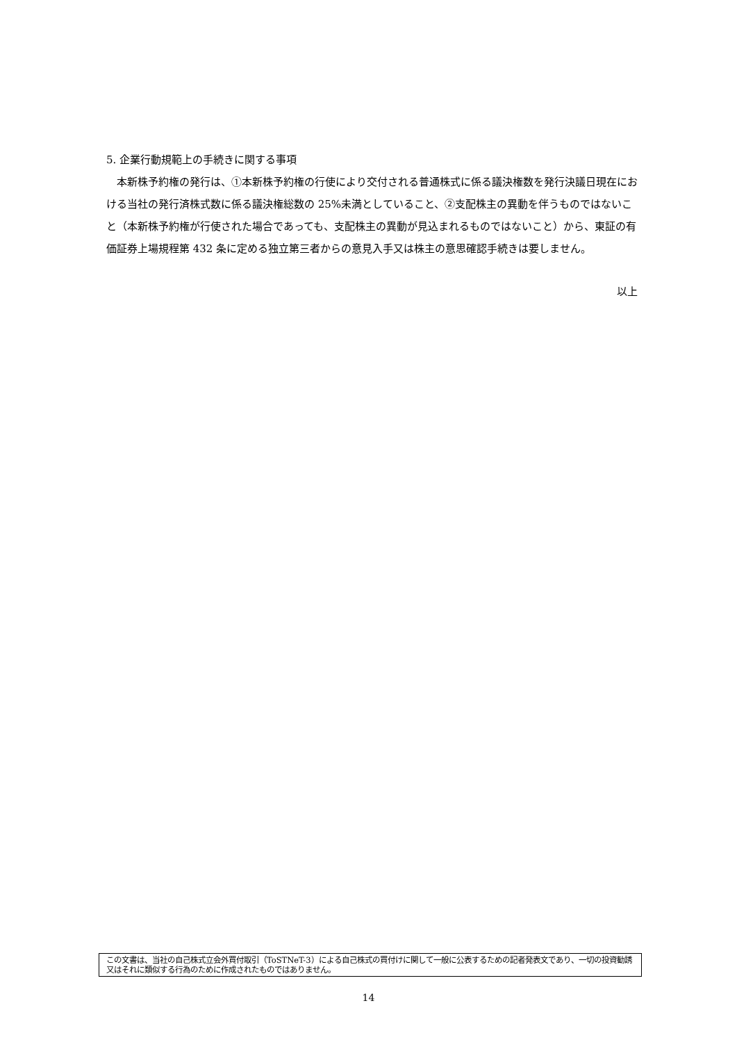5. 企業行動規範上の手続きに関する事項
　本新株予約権の発行は、①本新株予約権の行使により交付される普通株式に係る議決権数を発行決議日現在における当社の発行済株式数に係る議決権総数の 25%未満としていること、②支配株主の異動を伴うものではないこと（本新株予約権が行使された場合であっても、支配株主の異動が見込まれるものではないこと）から、東証の有価証券上場規程第 432 条に定める独立第三者からの意見入手又は株主の意思確認手続きは要しません。
以上
この文書は、当社の自己株式立会外買付取引（ToSTNeT-3）による自己株式の買付けに関して一般に公表するための記者発表文であり、一切の投資勧誘又はそれに類似する行為のために作成されたものではありません。
14